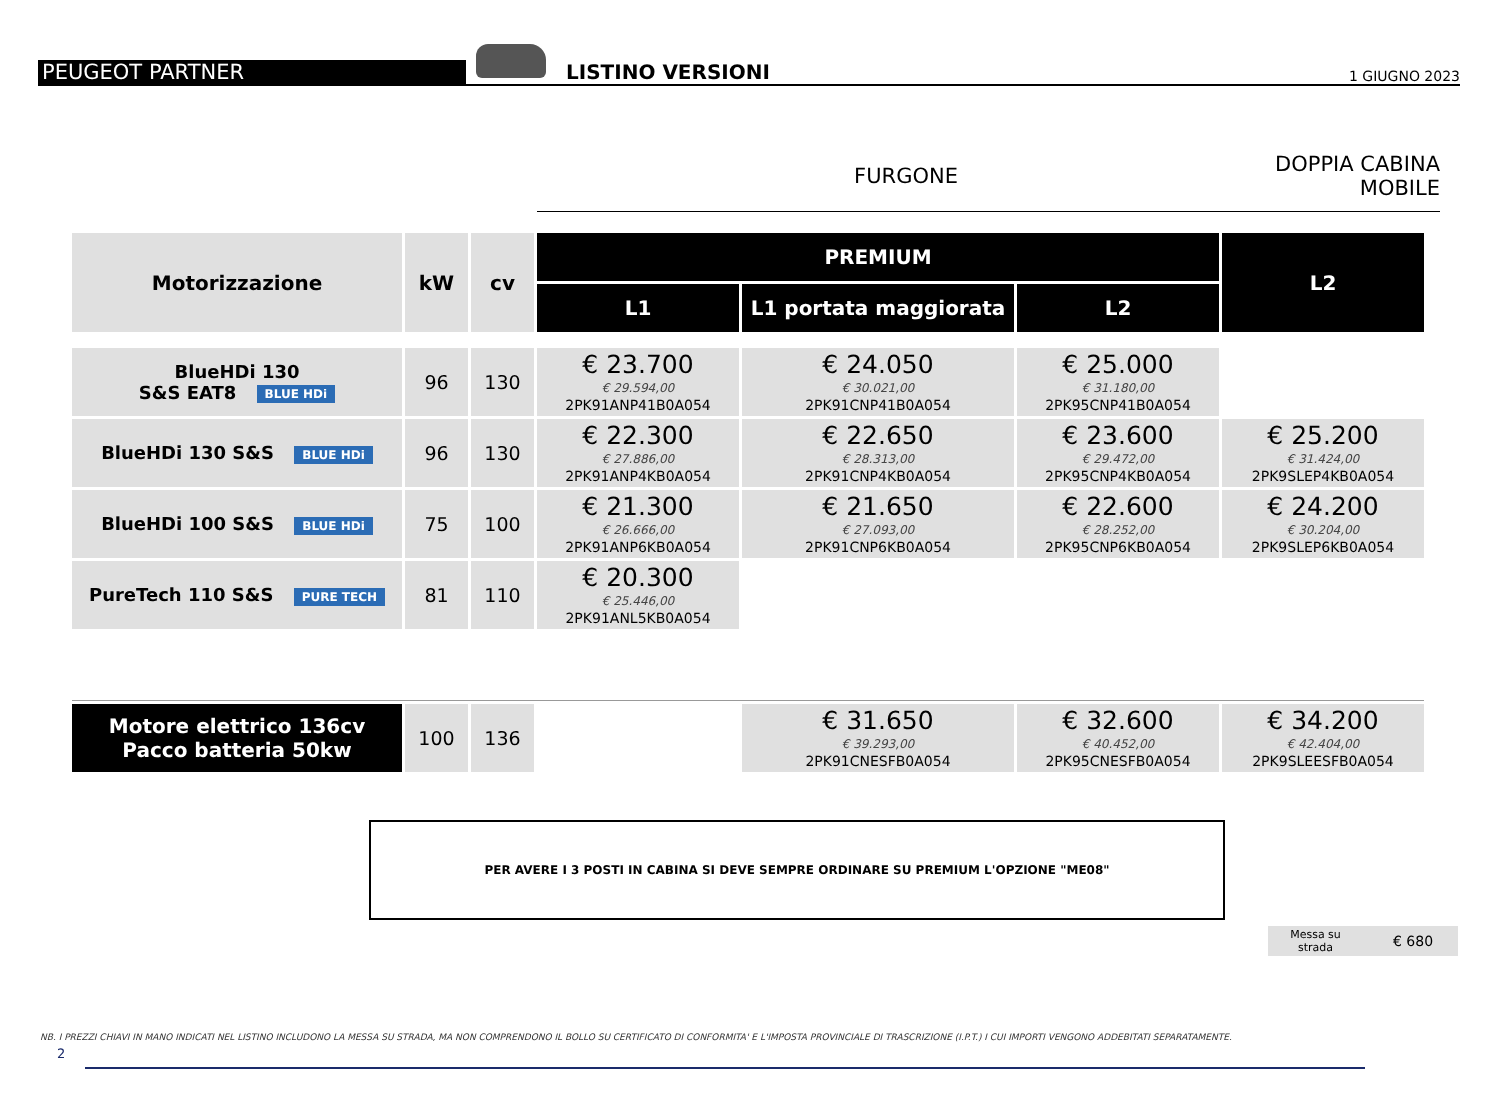PEUGEOT PARTNER
LISTINO VERSIONI
1 GIUGNO 2023
FURGONE
DOPPIA CABINA
MOBILE
| Motorizzazione | kW | cv | PREMIUM | | | L2 |
| --- | --- | --- | --- | --- | --- | --- |
| | | | L1 | L1 portata maggiorata | L2 | |
| BlueHDi 130 S&S EAT8 BLUE HDi | 96 | 130 | € 23.700 € 29.594,00 2PK91ANP41B0A054 | € 24.050 € 30.021,00 2PK91CNP41B0A054 | € 25.000 € 31.180,00 2PK95CNP41B0A054 | |
| BlueHDi 130 S&S BLUE HDi | 96 | 130 | € 22.300 € 27.886,00 2PK91ANP4KB0A054 | € 22.650 € 28.313,00 2PK91CNP4KB0A054 | € 23.600 € 29.472,00 2PK95CNP4KB0A054 | € 25.200 € 31.424,00 2PK9SLEP4KB0A054 |
| BlueHDi 100 S&S BLUE HDi | 75 | 100 | € 21.300 € 26.666,00 2PK91ANP6KB0A054 | € 21.650 € 27.093,00 2PK91CNP6KB0A054 | € 22.600 € 28.252,00 2PK95CNP6KB0A054 | € 24.200 € 30.204,00 2PK9SLEP6KB0A054 |
| PureTech 110 S&S PURE TECH | 81 | 110 | € 20.300 € 25.446,00 2PK91ANL5KB0A054 | | | |
| Motore elettrico 136cv Pacco batteria 50kw | 100 | 136 | | € 31.650 € 39.293,00 2PK91CNESFB0A054 | € 32.600 € 40.452,00 2PK95CNESFB0A054 | € 34.200 € 42.404,00 2PK9SLEESFB0A054 |
PER AVERE I 3 POSTI IN CABINA SI DEVE SEMPRE ORDINARE SU PREMIUM L'OPZIONE "ME08"
Messa su
strada € 680
NB. I PREZZI CHIAVI IN MANO INDICATI NEL LISTINO INCLUDONO LA MESSA SU STRADA, MA NON COMPRENDONO IL BOLLO SU CERTIFICATO DI CONFORMITA' E L'IMPOSTA PROVINCIALE DI TRASCRIZIONE (I.P.T.) I CUI IMPORTI VENGONO ADDEBITATI SEPARATAMENTE.
2